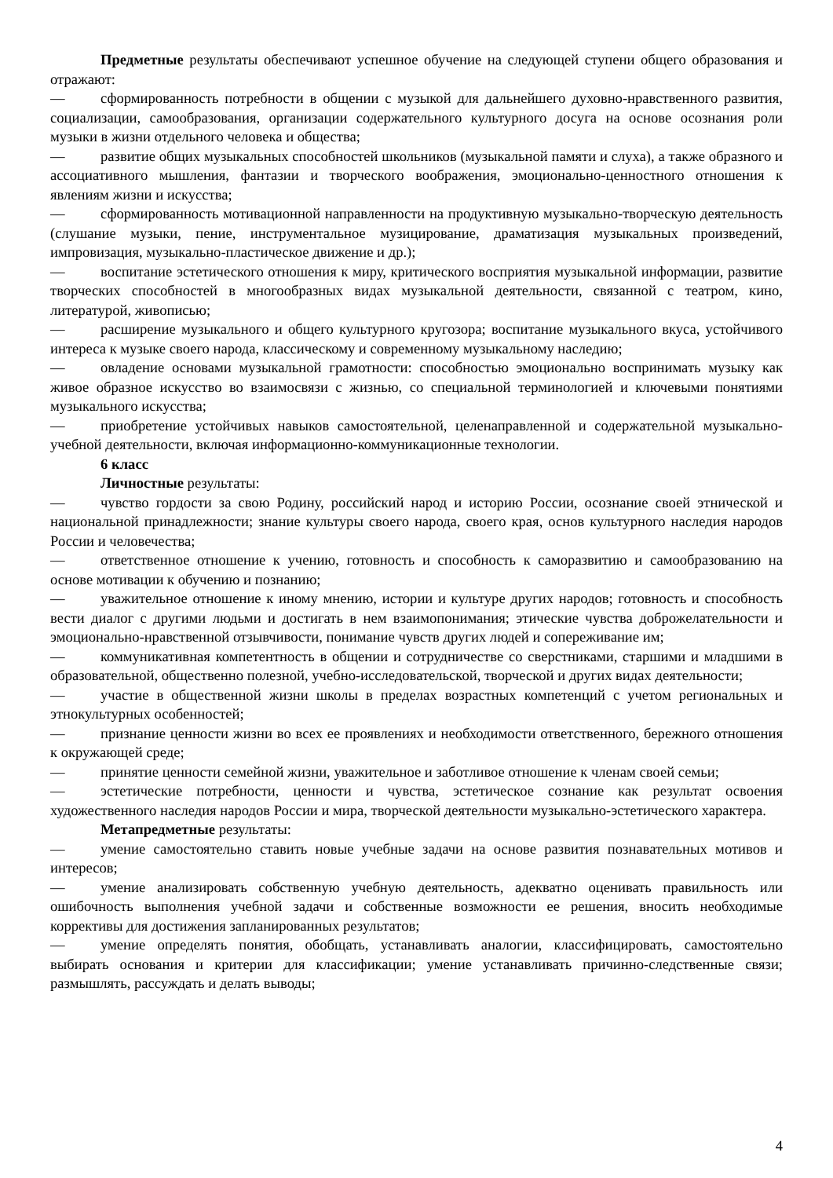Предметные результаты обеспечивают успешное обучение на следующей ступени общего образования и отражают:
— сформированность потребности в общении с музыкой для дальнейшего духовно-нравственного развития, социализации, самообразования, организации содержательного культурного досуга на основе осознания роли музыки в жизни отдельного человека и общества;
— развитие общих музыкальных способностей школьников (музыкальной памяти и слуха), а также образного и ассоциативного мышления, фантазии и творческого воображения, эмоционально-ценностного отношения к явлениям жизни и искусства;
— сформированность мотивационной направленности на продуктивную музыкально-творческую деятельность (слушание музыки, пение, инструментальное музицирование, драматизация музыкальных произведений, импровизация, музыкально-пластическое движение и др.);
— воспитание эстетического отношения к миру, критического восприятия музыкальной информации, развитие творческих способностей в многообразных видах музыкальной деятельности, связанной с театром, кино, литературой, живописью;
— расширение музыкального и общего культурного кругозора; воспитание музыкального вкуса, устойчивого интереса к музыке своего народа, классическому и современному музыкальному наследию;
— овладение основами музыкальной грамотности: способностью эмоционально воспринимать музыку как живое образное искусство во взаимосвязи с жизнью, со специальной терминологией и ключевыми понятиями музыкального искусства;
— приобретение устойчивых навыков самостоятельной, целенаправленной и содержательной музыкально-учебной деятельности, включая информационно-коммуникационные технологии.
6 класс
Личностные результаты:
— чувство гордости за свою Родину, российский народ и историю России, осознание своей этнической и национальной принадлежности; знание культуры своего народа, своего края, основ культурного наследия народов России и человечества;
— ответственное отношение к учению, готовность и способность к саморазвитию и самообразованию на основе мотивации к обучению и познанию;
— уважительное отношение к иному мнению, истории и культуре других народов; готовность и способность вести диалог с другими людьми и достигать в нем взаимопонимания; этические чувства доброжелательности и эмоционально-нравственной отзывчивости, понимание чувств других людей и сопереживание им;
— коммуникативная компетентность в общении и сотрудничестве со сверстниками, старшими и младшими в образовательной, общественно полезной, учебно-исследовательской, творческой и других видах деятельности;
— участие в общественной жизни школы в пределах возрастных компетенций с учетом региональных и этнокультурных особенностей;
— признание ценности жизни во всех ее проявлениях и необходимости ответственного, бережного отношения к окружающей среде;
— принятие ценности семейной жизни, уважительное и заботливое отношение к членам своей семьи;
— эстетические потребности, ценности и чувства, эстетическое сознание как результат освоения художественного наследия народов России и мира, творческой деятельности музыкально-эстетического характера.
Метапредметные результаты:
— умение самостоятельно ставить новые учебные задачи на основе развития познавательных мотивов и интересов;
— умение анализировать собственную учебную деятельность, адекватно оценивать правильность или ошибочность выполнения учебной задачи и собственные возможности ее решения, вносить необходимые коррективы для достижения запланированных результатов;
— умение определять понятия, обобщать, устанавливать аналогии, классифицировать, самостоятельно выбирать основания и критерии для классификации; умение устанавливать причинно-следственные связи; размышлять, рассуждать и делать выводы;
4